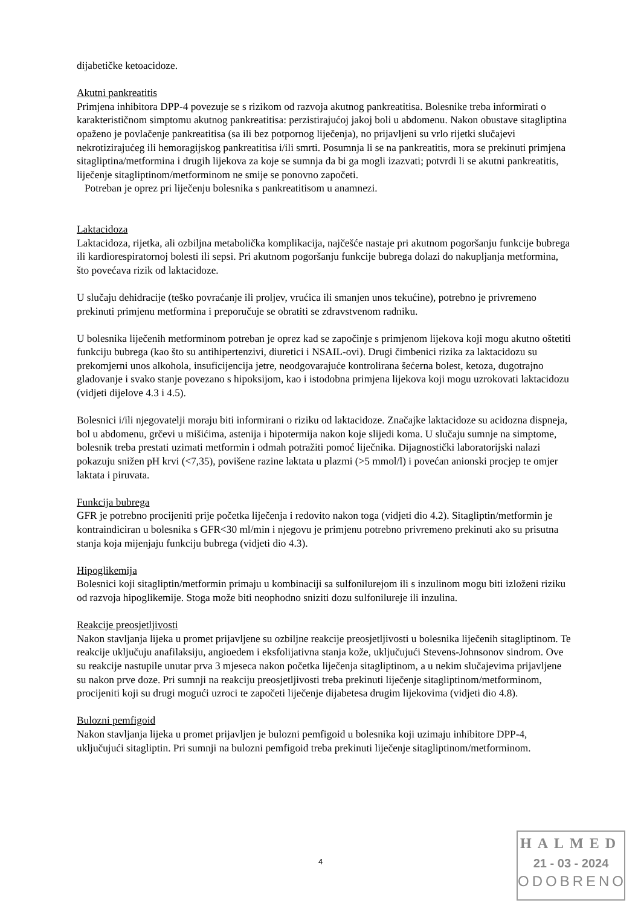dijabetičke ketoacidoze.
Akutni pankreatitis
Primjena inhibitora DPP-4 povezuje se s rizikom od razvoja akutnog pankreatitisa. Bolesnike treba informirati o karakterističnom simptomu akutnog pankreatitisa: perzistirajućoj jakoj boli u abdomenu. Nakon obustave sitagliptina opaženo je povlačenje pankreatitisa (sa ili bez potpornog liječenja), no prijavljeni su vrlo rijetki slučajevi nekrotizirajućeg ili hemoragijskog pankreatitisa i/ili smrti. Posumnja li se na pankreatitis, mora se prekinuti primjena sitagliptina/metformina i drugih lijekova za koje se sumnja da bi ga mogli izazvati; potvrdi li se akutni pankreatitis, liječenje sitagliptinom/metforminom ne smije se ponovno započeti.
Potreban je oprez pri liječenju bolesnika s pankreatitisom u anamnezi.
Laktacidoza
Laktacidoza, rijetka, ali ozbiljna metabolička komplikacija, najčešće nastaje pri akutnom pogoršanju funkcije bubrega ili kardiorespiratornoj bolesti ili sepsi. Pri akutnom pogoršanju funkcije bubrega dolazi do nakupljanja metformina, što povećava rizik od laktacidoze.
U slučaju dehidracije (teško povraćanje ili proljev, vrućica ili smanjen unos tekućine), potrebno je privremeno prekinuti primjenu metformina i preporučuje se obratiti se zdravstvenom radniku.
U bolesnika liječenih metforminom potreban je oprez kad se započinje s primjenom lijekova koji mogu akutno oštetiti funkciju bubrega (kao što su antihipertenzivi, diuretici i NSAIL-ovi). Drugi čimbenici rizika za laktacidozu su prekomjerni unos alkohola, insuficijencija jetre, neodgovarajuće kontrolirana šećerna bolest, ketoza, dugotrajno gladovanje i svako stanje povezano s hipoksijom, kao i istodobna primjena lijekova koji mogu uzrokovati laktacidozu (vidjeti dijelove 4.3 i 4.5).
Bolesnici i/ili njegovatelji moraju biti informirani o riziku od laktacidoze. Značajke laktacidoze su acidozna dispneja, bol u abdomenu, grčevi u mišićima, astenija i hipotermija nakon koje slijedi koma. U slučaju sumnje na simptome, bolesnik treba prestati uzimati metformin i odmah potražiti pomoć liječnika. Dijagnostički laboratorijski nalazi pokazuju snižen pH krvi (<7,35), povišene razine laktata u plazmi (>5 mmol/l) i povećan anionski procjep te omjer laktata i piruvata.
Funkcija bubrega
GFR je potrebno procijeniti prije početka liječenja i redovito nakon toga (vidjeti dio 4.2). Sitagliptin/metformin je kontraindiciran u bolesnika s GFR<30 ml/min i njegovu je primjenu potrebno privremeno prekinuti ako su prisutna stanja koja mijenjaju funkciju bubrega (vidjeti dio 4.3).
Hipoglikemija
Bolesnici koji sitagliptin/metformin primaju u kombinaciji sa sulfonilurejom ili s inzulinom mogu biti izloženi riziku od razvoja hipoglikemije. Stoga može biti neophodno sniziti dozu sulfonilureje ili inzulina.
Reakcije preosjetljivosti
Nakon stavljanja lijeka u promet prijavljene su ozbiljne reakcije preosjetljivosti u bolesnika liječenih sitagliptinom. Te reakcije uključuju anafilaksiju, angioedem i eksfolijativna stanja kože, uključujući Stevens-Johnsonov sindrom. Ove su reakcije nastupile unutar prva 3 mjeseca nakon početka liječenja sitagliptinom, a u nekim slučajevima prijavljene su nakon prve doze. Pri sumnji na reakciju preosjetljivosti treba prekinuti liječenje sitagliptinom/metforminom, procijeniti koji su drugi mogući uzroci te započeti liječenje dijabetesa drugim lijekovima (vidjeti dio 4.8).
Bulozni pemfigoid
Nakon stavljanja lijeka u promet prijavljen je bulozni pemfigoid u bolesnika koji uzimaju inhibitore DPP-4, uključujući sitagliptin. Pri sumnji na bulozni pemfigoid treba prekinuti liječenje sitagliptinom/metforminom.
4
HALMED
21 - 03 - 2024
ODOBRENO